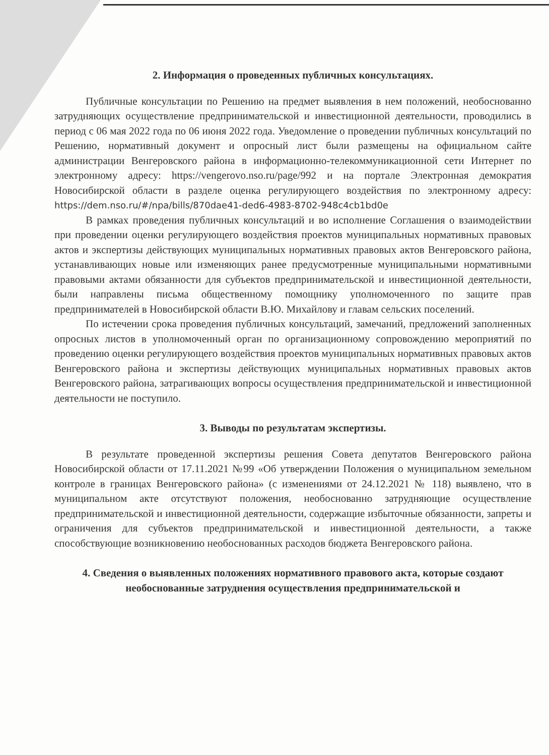2. Информация о проведенных публичных консультациях.
Публичные консультации по Решению на предмет выявления в нем положений, необоснованно затрудняющих осуществление предпринимательской и инвестиционной деятельности, проводились в период с 06 мая 2022 года по 06 июня 2022 года. Уведомление о проведении публичных консультаций по Решению, нормативный документ и опросный лист были размещены на официальном сайте администрации Венгеровского района в информационно-телекоммуникационной сети Интернет по электронному адресу: https://vengerovo.nso.ru/page/992 и на портале Электронная демократия Новосибирской области в разделе оценка регулирующего воздействия по электронному адресу: https://dem.nso.ru/#/npa/bills/870dae41-ded6-4983-8702-948c4cb1bd0e
В рамках проведения публичных консультаций и во исполнение Соглашения о взаимодействии при проведении оценки регулирующего воздействия проектов муниципальных нормативных правовых актов и экспертизы действующих муниципальных нормативных правовых актов Венгеровского района, устанавливающих новые или изменяющих ранее предусмотренные муниципальными нормативными правовыми актами обязанности для субъектов предпринимательской и инвестиционной деятельности, были направлены письма общественному помощнику уполномоченного по защите прав предпринимателей в Новосибирской области В.Ю. Михайлову и главам сельских поселений.
По истечении срока проведения публичных консультаций, замечаний, предложений заполненных опросных листов в уполномоченный орган по организационному сопровождению мероприятий по проведению оценки регулирующего воздействия проектов муниципальных нормативных правовых актов Венгеровского района и экспертизы действующих муниципальных нормативных правовых актов Венгеровского района, затрагивающих вопросы осуществления предпринимательской и инвестиционной деятельности не поступило.
3. Выводы по результатам экспертизы.
В результате проведенной экспертизы решения Совета депутатов Венгеровского района Новосибирской области от 17.11.2021 №99 «Об утверждении Положения о муниципальном земельном контроле в границах Венгеровского района» (с изменениями от 24.12.2021 № 118) выявлено, что в муниципальном акте отсутствуют положения, необоснованно затрудняющие осуществление предпринимательской и инвестиционной деятельности, содержащие избыточные обязанности, запреты и ограничения для субъектов предпринимательской и инвестиционной деятельности, а также способствующие возникновению необоснованных расходов бюджета Венгеровского района.
4. Сведения о выявленных положениях нормативного правового акта, которые создают необоснованные затруднения осуществления предпринимательской и